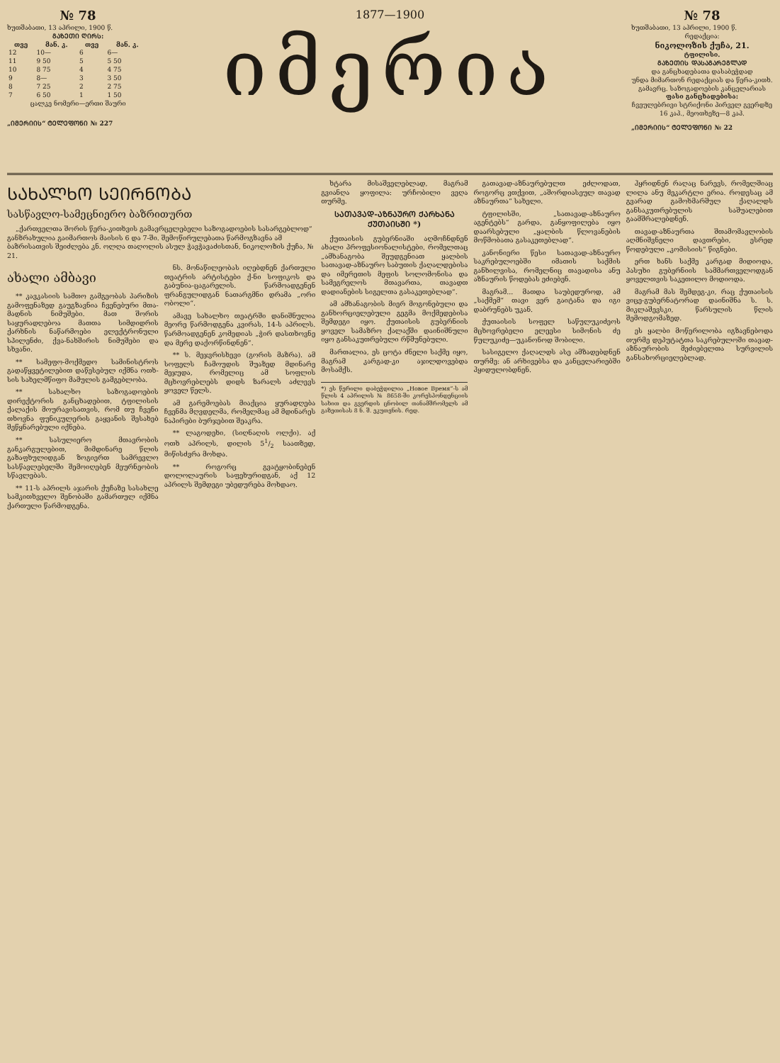№ 78
ხუთშაბათი, 13 აპრილი, 1900 წ.
ᲒᲐᲖᲔᲗᲘ ᲦᲘᲠᲡ:
| თვე | მან. კ. | თვე | მან. კ. |
| --- | --- | --- | --- |
| 12 | 10— | 6 | 6— |
| 11 | 9 50 | 5 | 5 50 |
| 10 | 8 75 | 4 | 4 75 |
| 9 | 8— | 3 | 3 50 |
| 8 | 7 25 | 2 | 2 75 |
| 7 | 6 50 | 1 | 1 50 |
ცალკე ნომერი—ერთი შაური
„ᲘᲛᲔᲠᲘᲘᲡ“ ᲢᲔᲚᲔᲤᲝᲜᲘ № 227
1877—1900
იმერია
№ 78
ხუთშაბათი, 13 აპრილი, 1900 წ.
რედაქცია:
ნიკოლოზის ქუჩა, 21.
ტფილისი.
ᲒᲐᲖᲔᲗᲘᲡ ᲓᲐᲡᲐᲒᲐᲠᲔᲒᲚᲐᲓ
და განცხადებათა დასაბეჭდად
უნდა მიმართონ რედაქციას და წერა-კითხ. გამავრც. საზოგადოების კანცელარიას
ფასი განცხადებისა:
ჩვეულებრივი სტრიქონი პირველ გვერდზე 16 კაპ., მეოთხეზე—8 კაპ.
„ᲘᲛᲔᲠᲘᲘᲡ“ ᲢᲔᲚᲔᲤᲝᲜᲘ № 22
ᲡᲐᲮᲐᲚᲮᲝ ᲡᲔᲘᲠᲜᲝᲑᲐ
სასწავლო-სამეცნიერო ბაზრითურთ
„ქართველთა შორის წერა-კითხვის გამავრცელებელი საზოგადოების სასარგებლოდ“ განზრახულია გაიმართოს მაისის 6 და 7-ში. შემოწირულებათა წარმოგზავნა ამ ბაზრისათვის შეიძლება კნ. ოლღა თაღოლის ასულ ჭავჭავაძისთან, ნიკოლოზის ქუჩა, № 21.
ახალი ამბავი
** კავკასიის სამთო გამგეობას პარიზის გამოფენაზედ გაუგზავნია ჩვენებური მთა-მადნის ნიმუშები. მათ შორის საყურადღებოა მათთა სიმდიდრის ქარხნის ნაწარმოები ელექტრონული სპილენძი, ქვა-ნახშირის ნიმუშები და სხვანი.
** სამეფო-მოქმედო სამინისტროს გადაწყვეტილებით დაწესებულ იქმნა ოთხ-სის სახელმწიფო მამულის გამგებლობა.
** სახალხო საზოგადოების დირექტორის განცხადებით, ტფილისის ქალაქის მოურავისათვის, რომ თუ ჩვენი თხოვნა ფუნიკულერის გაყვანის შესახებ შეწყნარებული იქნება.
** სასულიერო მთავრობის განკარგულებით, მიმდინარე წლის გაზაფხულიდგან ზოგიერთ სამრევლო სასწავლებელში შემოიღებენ მეურნეობის სწავლებას.
** 11-ს აპრილს აჯარის ქუჩაზე სასახლე სამკითხველო შენობაში გამართულ იქმნა ქართული წარმოდგენა.
ნს. მონაწილეობას იღებდნენ ქართული თეატრის არტისტები ქ-ნი სოფიკოს და გაბუნია-ცაგარელის. წარმოადგენენ ფრანგულიდგან ნათარგმნი დრამა „ორი ობოლი“.
ამავე სახალხო თეატრში დანიშნულია მეორე წარმოდგენა კვირას, 14-ს აპრილს. წარმოადგენენ კომედიას „ჭირ დასთხოვნე და მერე დაქორწინდნენ“.
** ს. მეჯვრისხევი (გორის მაზრა). ამ სოფელს ჩამოუდის შუაზედ მდინარე მეჯუდა, რომელიც ამ სოფლის მცხოვრებლებს დიდს ზარალს აძლევს ყოველ წელს.
ამ გარემოებას მიაქცია ყურადღება ჩვენმა მღვდელმა, რომელმაც ამ მდინარეს ნაპირები ბურჯებით შეაკრა.
** ლაგოდეხი, (სიღნაღის ოლქი). აქ ოთხ აპრილს, დილის 51/2 საათზედ, მიწისძვრა მოხდა.
** როგორც გვატყობინებენ დოლოლაურის საფეხურიდგან, აქ 12 აპრილს შემდეგი უბედურება მოხდაო.
ხტარა მისაშველებლად, მაგრამ გვიანღა ყოფილა: ურჩობილი ვეღა თურმე.
ᲡᲐᲗᲐᲕᲐᲓ-ᲐᲖᲜᲐᲣᲠᲝ ᲥᲐᲠᲮᲐᲜᲐ ᲥᲣᲗᲐᲘᲡᲨᲘ *)
ქუთაისის გუბერნიაში აღმოჩნდნენ ახალი პროფესიონალისტები, რომელთაც „ამხანაგობა შეუდგენიათ ყალბის სათავად-აზნაურო საბუთის ქაღალდებისა და იმერეთის მეფის სოლომონისა და სამეგრელოს მთავართა, თავადთ დადიანების სიგელთა გასაკეთებლად“.
ამ ამხანაგობის მიერ მოგონებული და განხორციელებული გეგმა მოქმედებისა შემდეგი იყო. ქუთაისის გუბერნიის ყოველ სამაზრო ქალაქში დაინიშნული იყო განსაკუთრებული რწმუნებული.
მართალია, ეს ცოტა ძნელი საქმე იყო, მაგრამ კარგად-კი აჯილდოვებდა მოსამქს.
*) ეს წერილი დაბეჭდილია „Новое Время“-ს ამ წლის 4 აპრილის № 8658-ში კორესპონდენციის სახით და გვერდის ცნობილ თანამშრომელს ამ გაზეთისას 8 ნ. შ. ეკუთვნის. რედ.
გათავად-აზნაურებულთ ეძლოდათ, როგორც ვთქვით, „აშორდიასეულ თავად აზნაურთა“ სახელი.
ტფილისში, „სათავად-აზნაურო აგენტებს“ გარდა, განყოფილება იყო დაარსებული „ყალბის წლოვანების მოწმობათა გასაკეთებლად“.
კანონიერი წესი სათავად-აზნაურო საკრებულოებში იმათის საქმის განხილვისა, რომელნიც თავადისა ანუ აზნაურის წოდებას ეძიებენ.
მაგრამ... მათდა საუბედუროდ, ამ „საქმემ“ თავი ვერ გაიტანა და იგი დაბრუნებს უკან.
ქუთაისის სოფელ საწულუკიძეოს მცხოვრებელი ელეესი სიმონის ძე წულუკიძე—უკანონოდ შობილი.
სასიგელო ქაღალდს ასე ამზადებდნენ თურმე: ან არხივებსა და კანცელარიებში ჰყიდულობდნენ.
ჰყრიდნენ რაღაც ნარევს, რომელშიაც ლილა ანუ მეკარტლი ერია. როდესაც ამ გვარად გამოხმარშულ ქაღალდს განსაკუთრებულის საშუალებით გაამშრალებდნენ.
თავად-აზნაურთა შთამომავლობის აღმნიშვნელი დავთრები, ესრედ წოდებული „კომისიის“ წიგნები.
ერთ ხანს საქმე კარგად მიდიოდა, პასუხი გუბერნიის სამმართველოდგან ყოველთვის საკეთილო მოდიოდა.
მაგრამ მას შემდეგ-კი, რაც ქუთაისის ვიცე-გუბერნატორად დაინიშნა ს. ს. მიკლაშევსკი, წარსულის წლის შემოდგომაზედ.
ეს ყალბი მოწერილობა იგზავნებოდა თურმე დეპუტატთა საკრებულოში თავად-აზნაურობის მეძიებელთა სურვილის განსახორციელებლად.